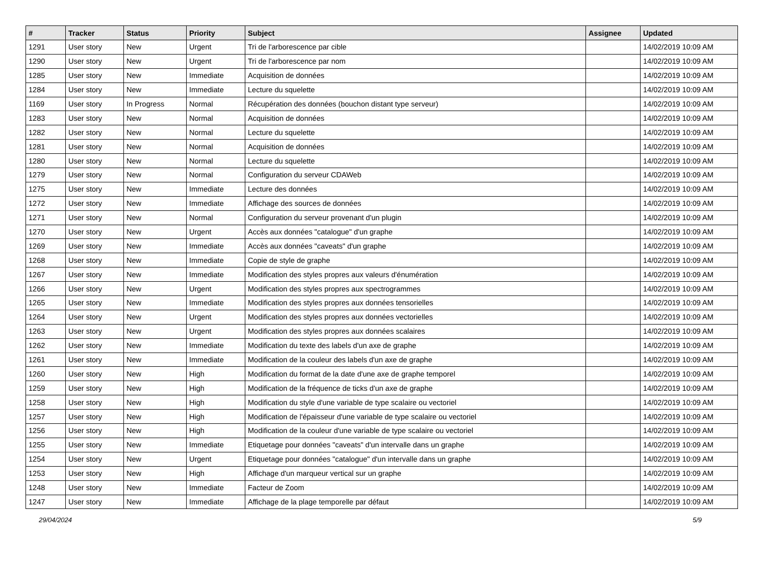| # | Tracker | Status | Priority | Subject | Assignee | Updated |
| --- | --- | --- | --- | --- | --- | --- |
| 1291 | User story | New | Urgent | Tri de l'arborescence par cible | | 14/02/2019 10:09 AM |
| 1290 | User story | New | Urgent | Tri de l'arborescence par nom | | 14/02/2019 10:09 AM |
| 1285 | User story | New | Immediate | Acquisition de données | | 14/02/2019 10:09 AM |
| 1284 | User story | New | Immediate | Lecture du squelette | | 14/02/2019 10:09 AM |
| 1169 | User story | In Progress | Normal | Récupération des données (bouchon distant type serveur) | | 14/02/2019 10:09 AM |
| 1283 | User story | New | Normal | Acquisition de données | | 14/02/2019 10:09 AM |
| 1282 | User story | New | Normal | Lecture du squelette | | 14/02/2019 10:09 AM |
| 1281 | User story | New | Normal | Acquisition de données | | 14/02/2019 10:09 AM |
| 1280 | User story | New | Normal | Lecture du squelette | | 14/02/2019 10:09 AM |
| 1279 | User story | New | Normal | Configuration du serveur CDAWeb | | 14/02/2019 10:09 AM |
| 1275 | User story | New | Immediate | Lecture des données | | 14/02/2019 10:09 AM |
| 1272 | User story | New | Immediate | Affichage des sources de données | | 14/02/2019 10:09 AM |
| 1271 | User story | New | Normal | Configuration du serveur provenant d'un plugin | | 14/02/2019 10:09 AM |
| 1270 | User story | New | Urgent | Accès aux données "catalogue" d'un graphe | | 14/02/2019 10:09 AM |
| 1269 | User story | New | Immediate | Accès aux données "caveats" d'un graphe | | 14/02/2019 10:09 AM |
| 1268 | User story | New | Immediate | Copie de style de graphe | | 14/02/2019 10:09 AM |
| 1267 | User story | New | Immediate | Modification des styles propres aux valeurs d'énumération | | 14/02/2019 10:09 AM |
| 1266 | User story | New | Urgent | Modification des styles propres aux spectrogrammes | | 14/02/2019 10:09 AM |
| 1265 | User story | New | Immediate | Modification des styles propres aux données tensorielles | | 14/02/2019 10:09 AM |
| 1264 | User story | New | Urgent | Modification des styles propres aux données vectorielles | | 14/02/2019 10:09 AM |
| 1263 | User story | New | Urgent | Modification des styles propres aux données scalaires | | 14/02/2019 10:09 AM |
| 1262 | User story | New | Immediate | Modification du texte des labels d'un axe de graphe | | 14/02/2019 10:09 AM |
| 1261 | User story | New | Immediate | Modification de la couleur des labels d'un axe de graphe | | 14/02/2019 10:09 AM |
| 1260 | User story | New | High | Modification du format de la date d'une axe de graphe temporel | | 14/02/2019 10:09 AM |
| 1259 | User story | New | High | Modification de la fréquence de ticks d'un axe de graphe | | 14/02/2019 10:09 AM |
| 1258 | User story | New | High | Modification du style d'une variable de type scalaire ou vectoriel | | 14/02/2019 10:09 AM |
| 1257 | User story | New | High | Modification de l'épaisseur d'une variable de type scalaire ou vectoriel | | 14/02/2019 10:09 AM |
| 1256 | User story | New | High | Modification de la couleur d'une variable de type scalaire ou vectoriel | | 14/02/2019 10:09 AM |
| 1255 | User story | New | Immediate | Etiquetage pour données "caveats" d'un intervalle dans un graphe | | 14/02/2019 10:09 AM |
| 1254 | User story | New | Urgent | Etiquetage pour données "catalogue" d'un intervalle dans un graphe | | 14/02/2019 10:09 AM |
| 1253 | User story | New | High | Affichage d'un marqueur vertical sur un graphe | | 14/02/2019 10:09 AM |
| 1248 | User story | New | Immediate | Facteur de Zoom | | 14/02/2019 10:09 AM |
| 1247 | User story | New | Immediate | Affichage de la plage temporelle par défaut | | 14/02/2019 10:09 AM |
29/04/2024 5/9